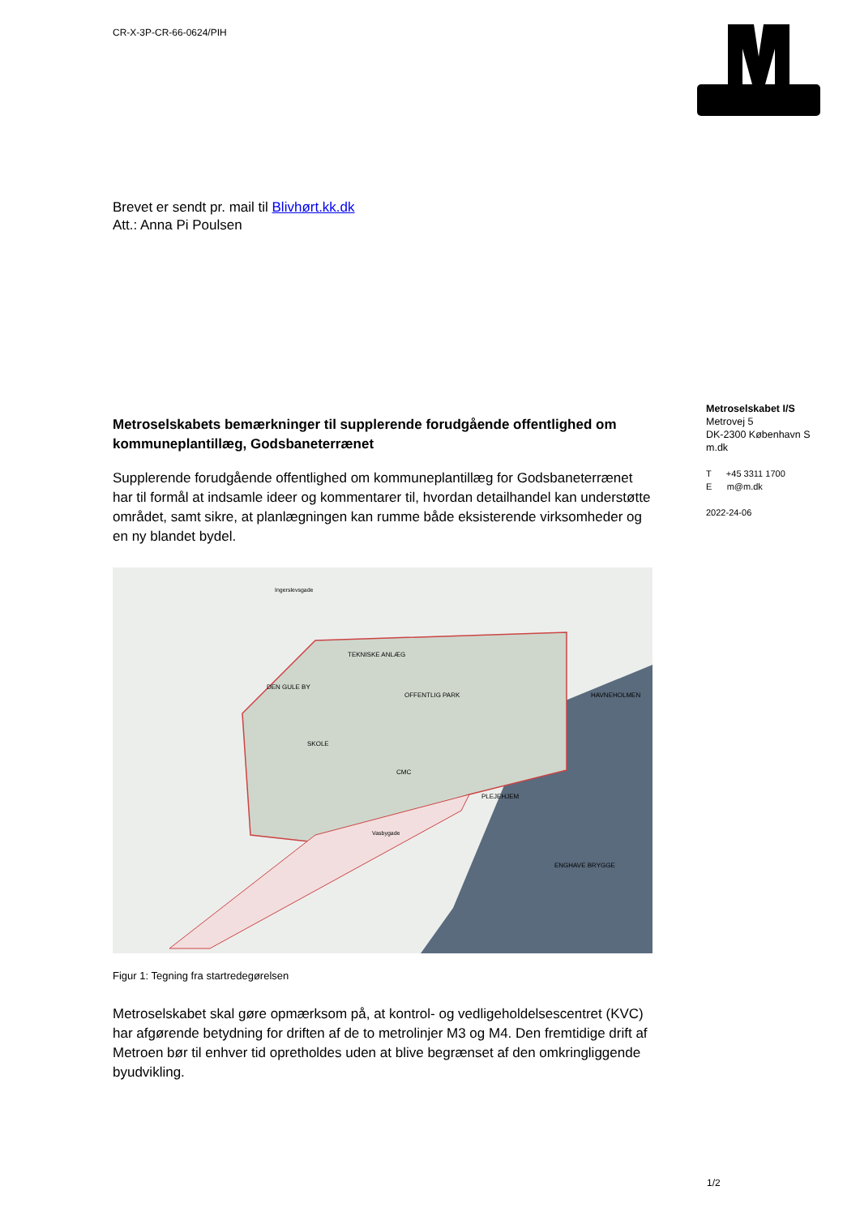CR-X-3P-CR-66-0624/PIH
Brevet er sendt pr. mail til Blivhørt.kk.dk
Att.: Anna Pi Poulsen
Metroselskabet I/S
Metrovej 5
DK-2300 København S
m.dk
T +45 3311 1700
E m@m.dk
2022-24-06
Metroselskabets bemærkninger til supplerende forudgående offentlighed om kommuneplantillæg, Godsbaneterrænet
Supplerende forudgående offentlighed om kommuneplantillæg for Godsbaneterrænet har til formål at indsamle ideer og kommentarer til, hvordan detailhandel kan understøtte området, samt sikre, at planlægningen kan rumme både eksisterende virksomheder og en ny blandet bydel.
TEKNISKE ANLÆG
DEN GULE BY
SKOLE
OFFENTLIG PARK
CMC
PLEJEHJEM
HAVNEHOLMEN
ENGHAVE BRYGGE
Ingerslevsgade
Vasbygade
Figur 1: Tegning fra startredegørelsen
Metroselskabet skal gøre opmærksom på, at kontrol- og vedligeholdelsescentret (KVC) har afgørende betydning for driften af de to metrolinjer M3 og M4. Den fremtidige drift af Metroen bør til enhver tid opretholdes uden at blive begrænset af den omkringliggende byudvikling.
1/2